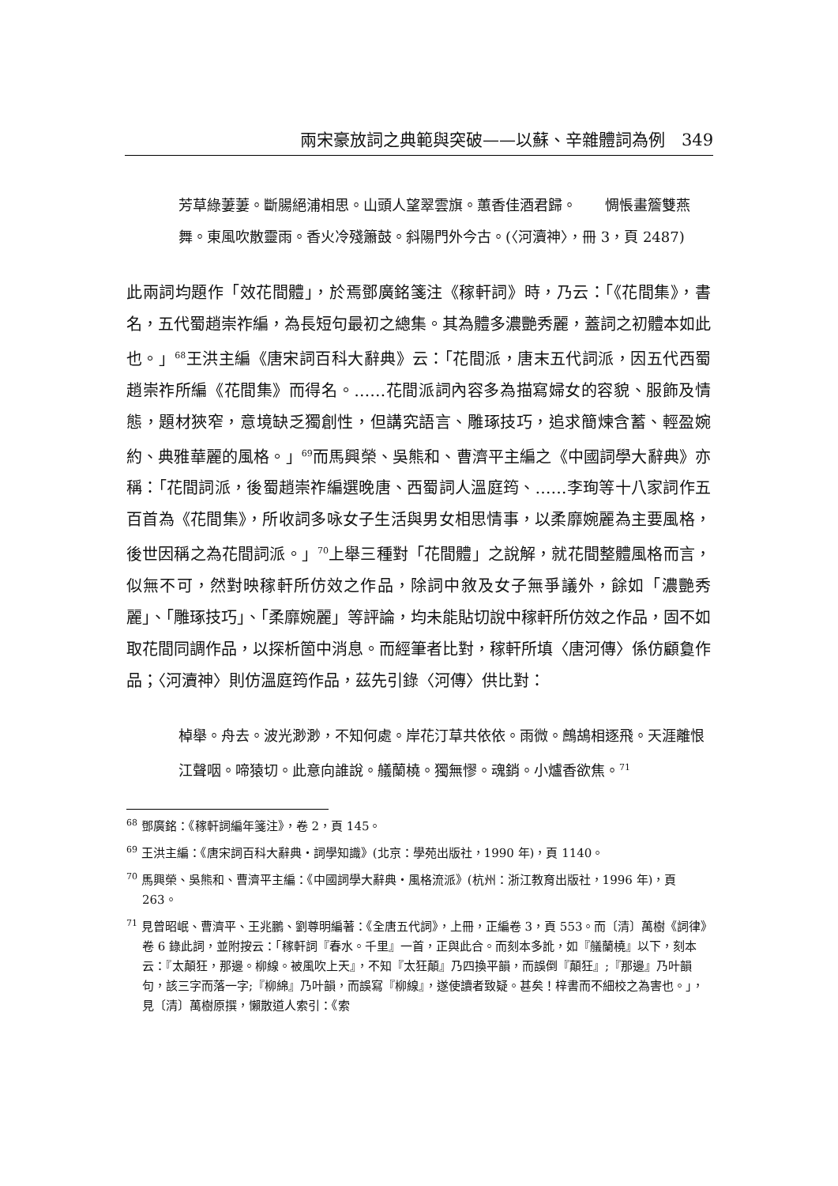兩宋豪放詞之典範與突破——以蘇、辛雜體詞為例　349
芳草綠萋萋。斷腸絕浦相思。山頭人望翠雲旗。蕙香佳酒君歸。　　惆悵畫簷雙燕舞。東風吹散靈雨。香火冷殘簫鼓。斜陽門外今古。(〈河瀆神〉，冊 3，頁 2487)
此兩詞均題作「效花間體」，於焉鄧廣銘箋注《稼軒詞》時，乃云：「《花間集》，書名，五代蜀趙崇祚編，為長短句最初之總集。其為體多濃艷秀麗，蓋詞之初體本如此也。」<sup>68</sup>王洪主編《唐宋詞百科大辭典》云：「花間派，唐末五代詞派，因五代西蜀趙崇祚所編《花間集》而得名。……花間派詞內容多為描寫婦女的容貌、服飾及情態，題材狹窄，意境缺乏獨創性，但講究語言、雕琢技巧，追求簡煉含蓄、輕盈婉約、典雅華麗的風格。」<sup>69</sup>而馬興榮、吳熊和、曹濟平主編之《中國詞學大辭典》亦稱：「花間詞派，後蜀趙崇祚編選晚唐、西蜀詞人溫庭筠、……李珣等十八家詞作五百首為《花間集》，所收詞多咏女子生活與男女相思情事，以柔靡婉麗為主要風格，後世因稱之為花間詞派。」<sup>70</sup>上舉三種對「花間體」之說解，就花間整體風格而言，似無不可，然對映稼軒所仿效之作品，除詞中敘及女子無爭議外，餘如「濃艷秀麗」、「雕琢技巧」、「柔靡婉麗」等評論，均未能貼切說中稼軒所仿效之作品，固不如取花間同調作品，以探析箇中消息。而經筆者比對，稼軒所填〈唐河傳〉係仿顧敻作品；〈河瀆神〉則仿溫庭筠作品，茲先引錄〈河傳〉供比對：
棹舉。舟去。波光渺渺，不知何處。岸花汀草共依依。雨微。鷓鴣相逐飛。天涯離恨江聲咽。啼猿切。此意向誰說。艤蘭橈。獨無憀。魂銷。小爐香欲焦。<sup>71</sup>
<sup>68</sup> 鄧廣銘：《稼軒詞編年箋注》，卷 2，頁 145。
<sup>69</sup> 王洪主編：《唐宋詞百科大辭典‧詞學知識》(北京：學苑出版社，1990 年)，頁 1140。
<sup>70</sup> 馬興榮、吳熊和、曹濟平主編：《中國詞學大辭典‧風格流派》(杭州：浙江教育出版社，1996 年)，頁 263。
<sup>71</sup> 見曾昭岷、曹濟平、王兆鵬、劉尊明編著：《全唐五代詞》，上冊，正編卷 3，頁 553。而〔清〕萬樹《詞律》卷 6 錄此詞，並附按云：「稼軒詞『春水。千里』一首，正與此合。而刻本多訛，如『艤蘭橈』以下，刻本云：『太顛狂，那邊。柳線。被風吹上天』，不知『太狂顛』乃四換平韻，而誤倒『顛狂』;『那邊』乃叶韻句，該三字而落一字;『柳綿』乃叶韻，而誤寫『柳線』，遂使讀者致疑。甚矣！梓書而不細校之為害也。」，見〔清〕萬樹原撰，懶散道人索引：《索